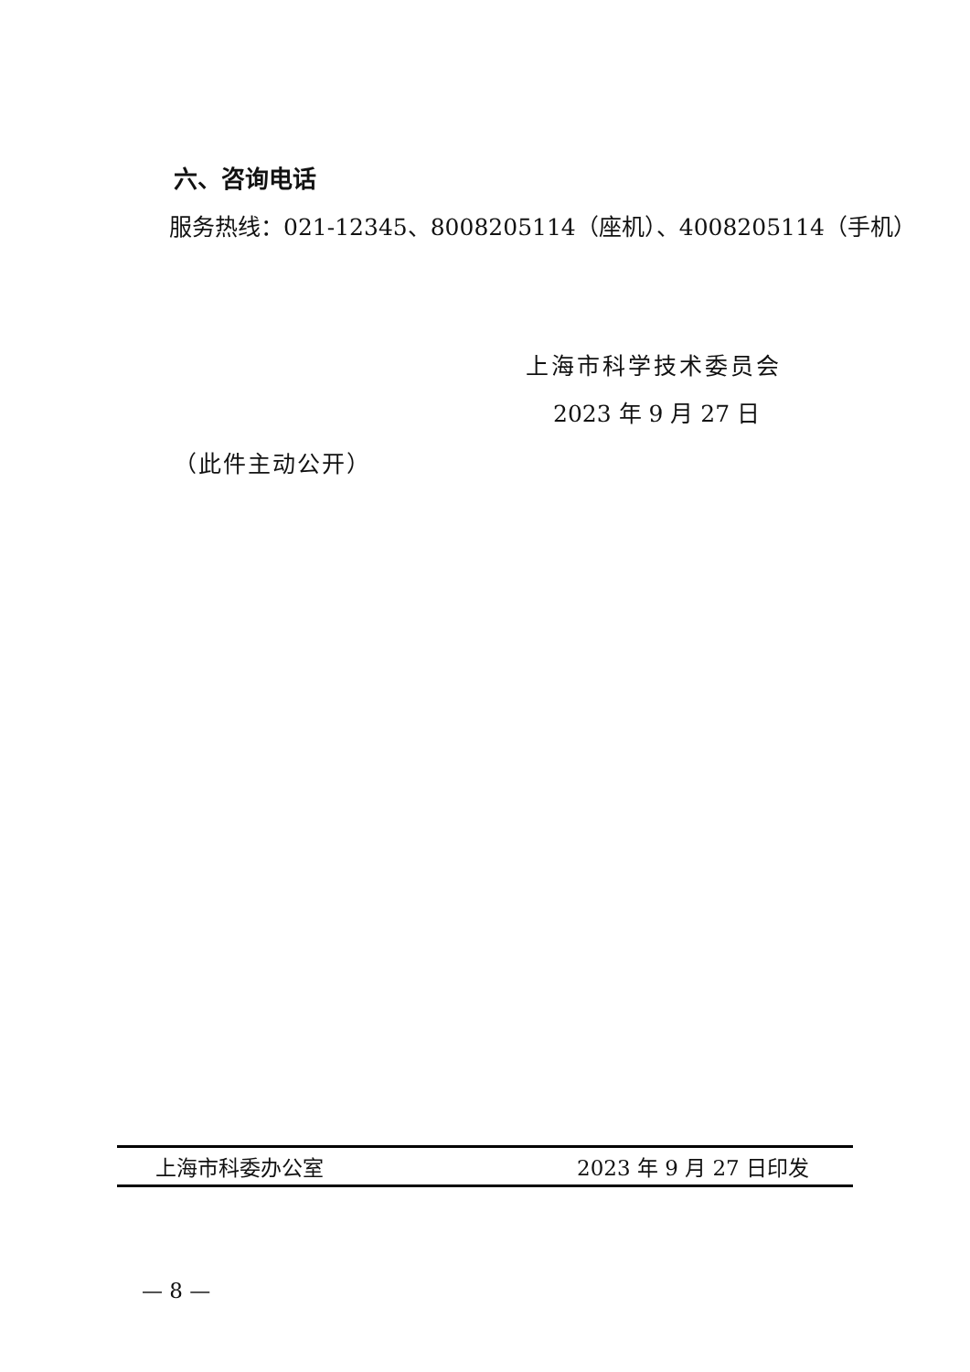六、咨询电话
服务热线：021-12345、8008205114（座机）、4008205114（手机）
上海市科学技术委员会
2023 年 9 月 27 日
（此件主动公开）
上海市科委办公室 2023 年 9 月 27 日印发
— 8 —